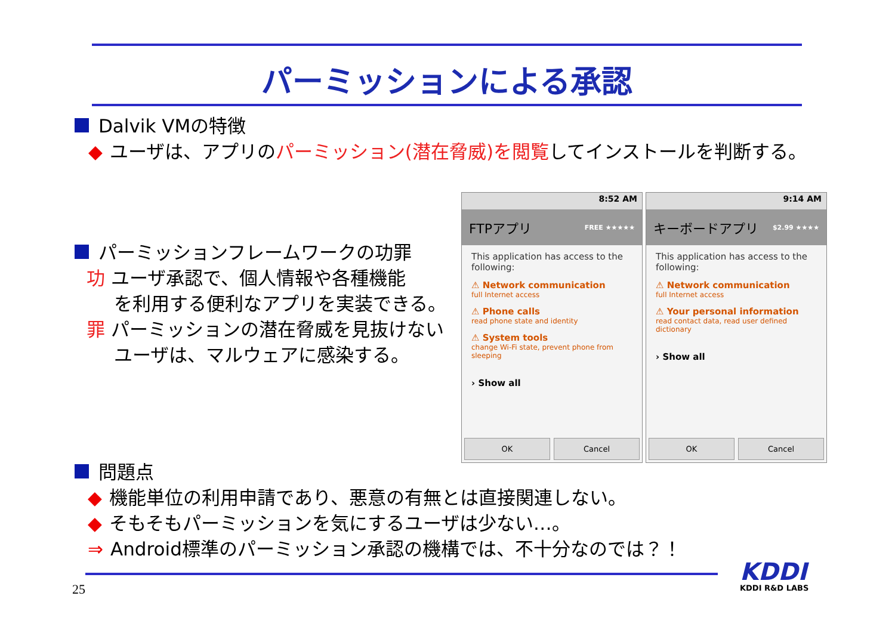パーミッションによる承認
Dalvik VMの特徴
◆ ユーザは、アプリのパーミッション(潜在脅威)を閲覧してインストールを判断する。
パーミッションフレームワークの功罪
功 ユーザ承認で、個人情報や各種機能
を利用する便利なアプリを実装できる。
罪 パーミッションの潜在脅威を見抜けない
ユーザは、マルウェアに感染する。
8:52 AM
FTPアプリ FREE ★★★★★
This application has access to the following:
⚠ Network communication
full Internet access
⚠ Phone calls
read phone state and identity
⚠ System tools
change Wi-Fi state, prevent phone from sleeping
› Show all
OK Cancel
9:14 AM
キーボードアプリ $2.99 ★★★★
This application has access to the following:
⚠ Network communication
full Internet access
⚠ Your personal information
read contact data, read user defined dictionary
› Show all
OK Cancel
問題点
◆ 機能単位の利用申請であり、悪意の有無とは直接関連しない。
◆ そもそもパーミッションを気にするユーザは少ない…。
⇒ Android標準のパーミッション承認の機構では、不十分なのでは？！
25
KDDI
KDDI R&D LABS